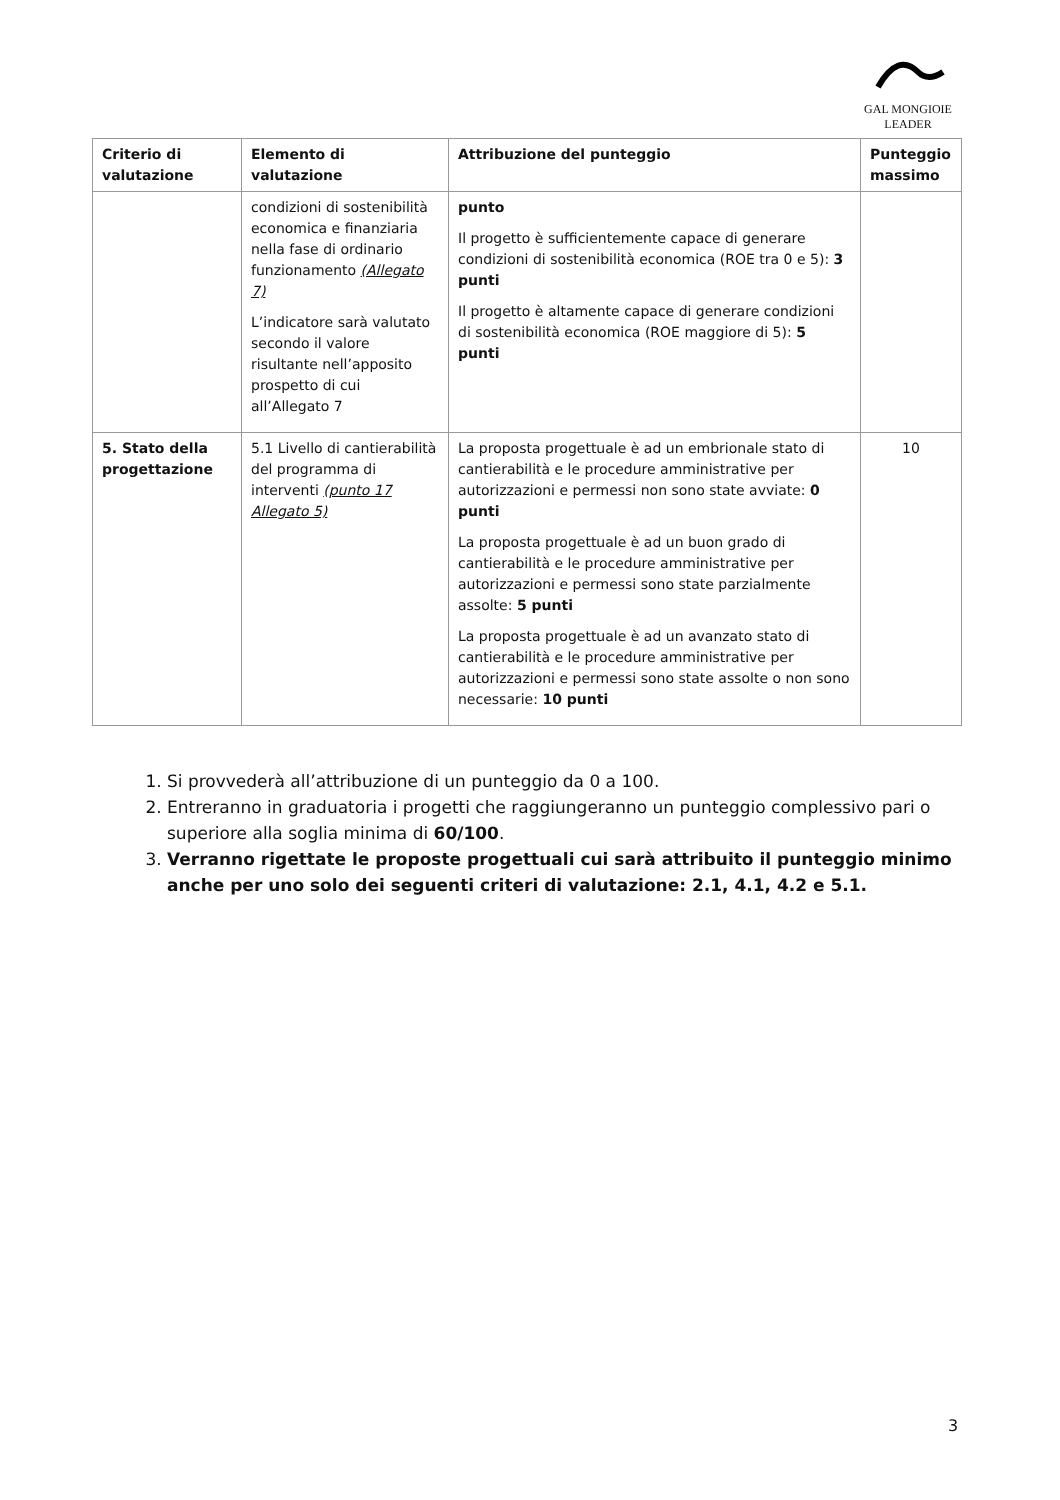GAL MONGIOIE
LEADER
| Criterio di valutazione | Elemento di valutazione | Attribuzione del punteggio | Punteggio massimo |
| --- | --- | --- | --- |
| | condizioni di sostenibilità economica e finanziaria nella fase di ordinario funzionamento (Allegato 7) L’indicatore sarà valutato secondo il valore risultante nell’apposito prospetto di cui all’Allegato 7 | punto Il progetto è sufficientemente capace di generare condizioni di sostenibilità economica (ROE tra 0 e 5): 3 punti Il progetto è altamente capace di generare condizioni di sostenibilità economica (ROE maggiore di 5): 5 punti | |
| 5. Stato della progettazione | 5.1 Livello di cantierabilità del programma di interventi (punto 17 Allegato 5) | La proposta progettuale è ad un embrionale stato di cantierabilità e le procedure amministrative per autorizzazioni e permessi non sono state avviate: 0 punti La proposta progettuale è ad un buon grado di cantierabilità e le procedure amministrative per autorizzazioni e permessi sono state parzialmente assolte: 5 punti La proposta progettuale è ad un avanzato stato di cantierabilità e le procedure amministrative per autorizzazioni e permessi sono state assolte o non sono necessarie: 10 punti | 10 |
1. Si provvederà all’attribuzione di un punteggio da 0 a 100.
2. Entreranno in graduatoria i progetti che raggiungeranno un punteggio complessivo pari o superiore alla soglia minima di 60/100.
3. Verranno rigettate le proposte progettuali cui sarà attribuito il punteggio minimo anche per uno solo dei seguenti criteri di valutazione: 2.1, 4.1, 4.2 e 5.1.
3